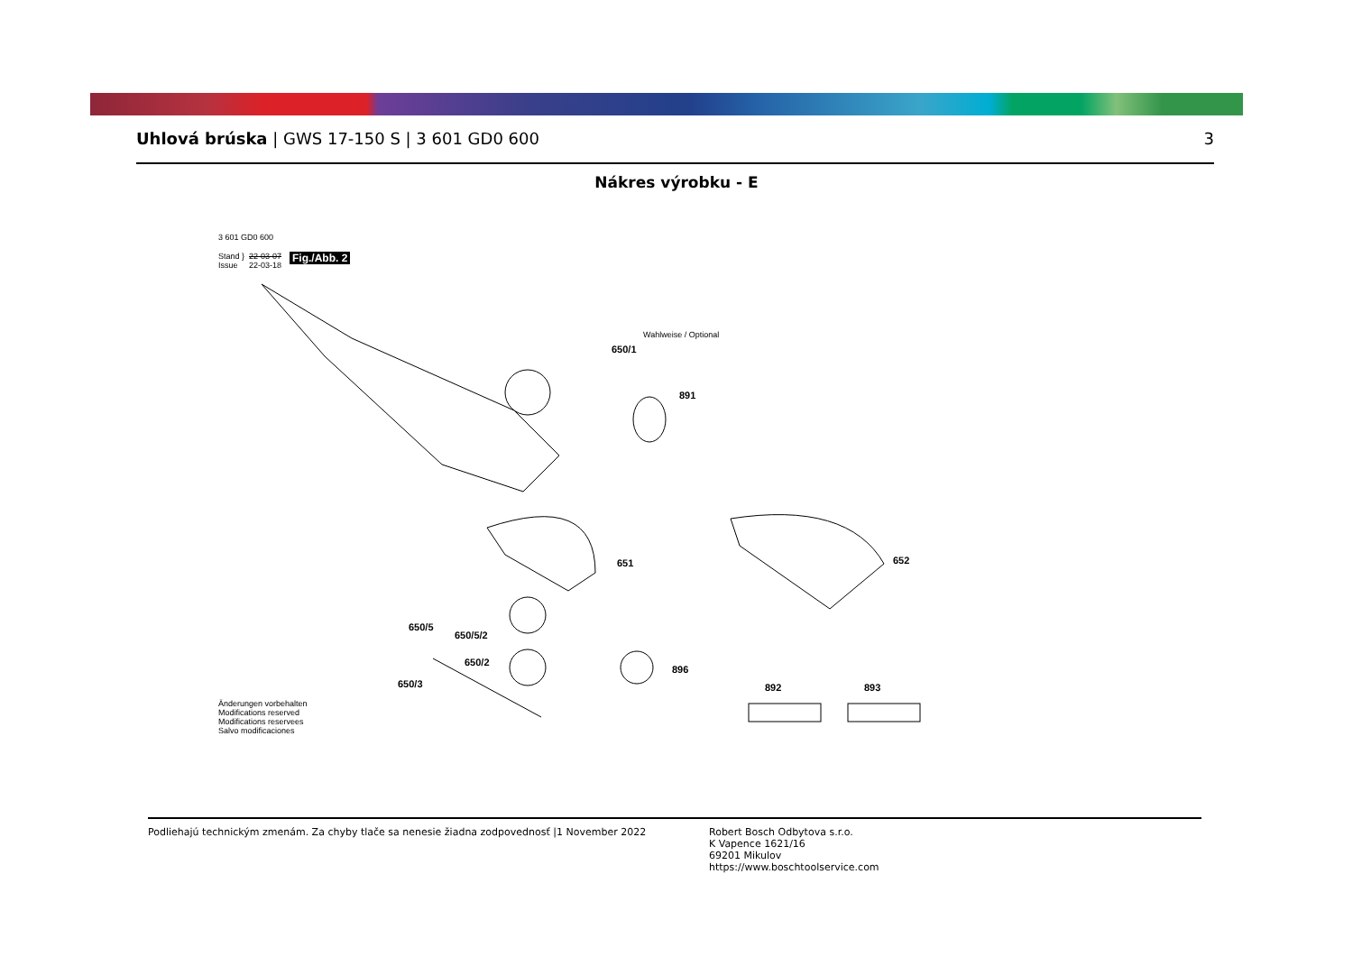Uhlová brúska | GWS 17-150 S | 3 601 GD0 600 3
Nákres výrobku - E
3 601 GD0 600
Stand }
Issue
22-03-07
22-03-18
Fig./Abb. 2
Wahlweise / Optional
650/1
891
651 652
650/5
650/5/2
650/2
896
650/3 892 893
Änderungen vorbehalten
Modifications reserved
Modifications reservees
Salvo modificaciones
Podliehajú technickým zmenám. Za chyby tlače sa nenesie žiadna zodpovednosť |1 November 2022 Robert Bosch Odbytova s.r.o.
K Vapence 1621/16
69201 Mikulov
https://www.boschtoolservice.com